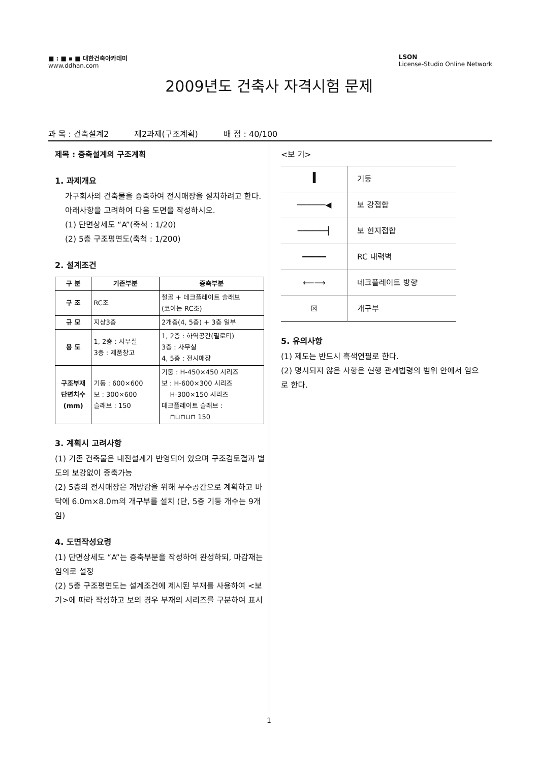■ : ■ ▪ ■ 대한건축아카데미
www.ddhan.com
LSON
License-Studio Online Network
2009년도 건축사 자격시험 문제
과 목 : 건축설계2 제2과제(구조계획) 배 점 : 40/100
제목 : 증축설계의 구조계획
1. 과제개요
가구회사의 건축물을 증축하여 전시매장을 설치하려고 한다. 아래사항을 고려하여 다음 도면을 작성하시오.
(1) 단면상세도 “A”(축척 : 1/20)
(2) 5층 구조평면도(축척 : 1/200)
2. 설계조건
| 구 분 | 기존부분 | 증축부분 |
| --- | --- | --- |
| 구 조 | RC조 | 철골 + 데크플레이트 슬래브 (코아는 RC조) |
| 규 모 | 지상3층 | 2개층(4, 5층) + 3층 일부 |
| 용 도 | 1, 2층 : 사무실 3층 : 제품창고 | 1, 2층 : 하역공간(필로티) 3층 : 사무실 4, 5층 : 전시매장 |
| 구조부재 단면치수 (mm) | 기둥 : 600×600 보 : 300×600 슬래브 : 150 | 기둥 : H-450×450 시리즈 보 : H-600×300 시리즈 H-300×150 시리즈 데크플레이트 슬래브 : ⊓⊔⊓⊔⊓ 150 |
3. 계획시 고려사항
(1) 기존 건축물은 내진설계가 반영되어 있으며 구조검토결과 별도의 보강없이 증축가능
(2) 5층의 전시매장은 개방감을 위해 무주공간으로 계획하고 바닥에 6.0m×8.0m의 개구부를 설치 (단, 5층 기둥 개수는 9개임)
4. 도면작성요령
(1) 단면상세도 “A”는 증축부분을 작성하여 완성하되, 마감재는 임의로 설정
(2) 5층 구조평면도는 설계조건에 제시된 부재를 사용하여 <보기>에 따라 작성하고 보의 경우 부재의 시리즈를 구분하여 표시
<보 기>
| I | 기둥 |
| ──────◀ | 보 강접합 |
| ──────┤ | 보 힌지접합 |
| ━━━━━ | RC 내력벽 |
| ⟵⟶ | 데크플레이트 방향 |
| ☒ | 개구부 |
5. 유의사항
(1) 제도는 반드시 흑색연필로 한다.
(2) 명시되지 않은 사항은 현행 관계법령의 범위 안에서 임으로 한다.
1